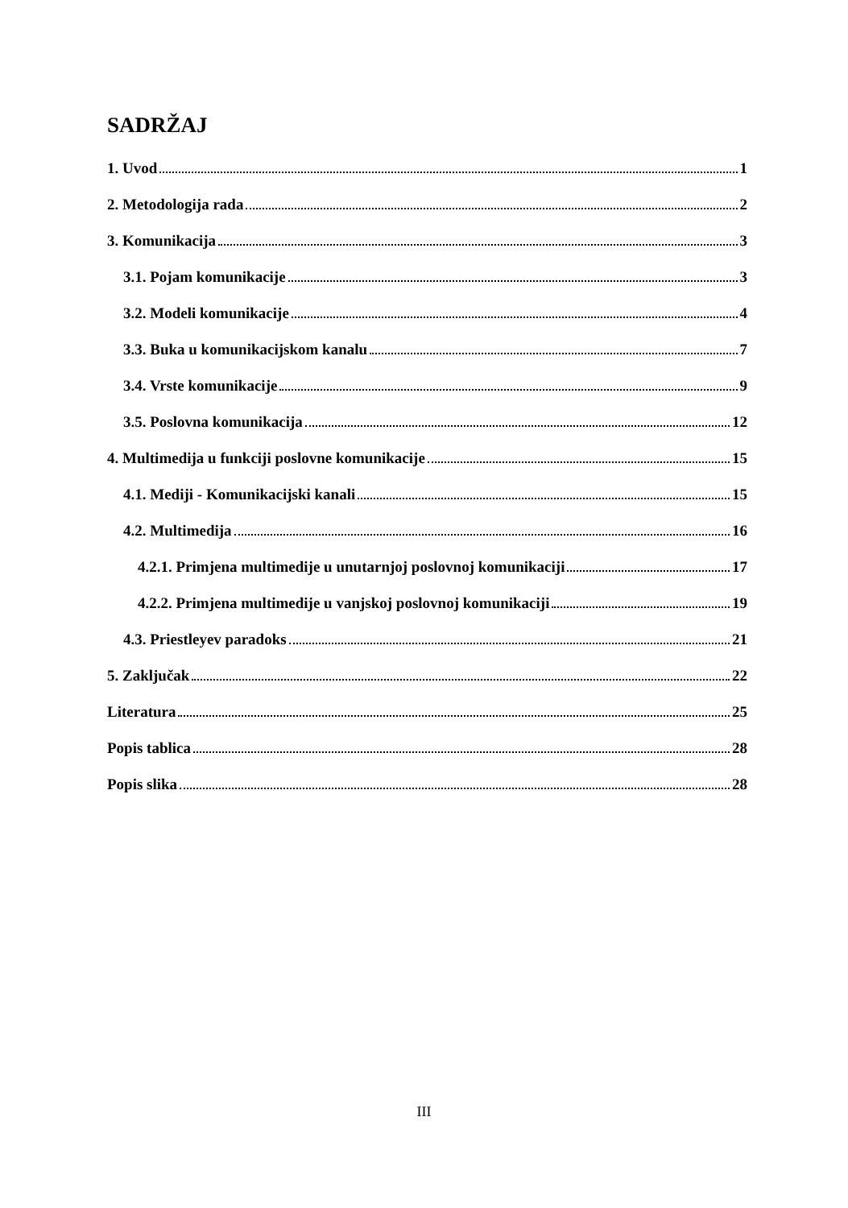SADRŽAJ
1. Uvod 1
2. Metodologija rada 2
3. Komunikacija 3
3.1. Pojam komunikacije 3
3.2. Modeli komunikacije 4
3.3. Buka u komunikacijskom kanalu 7
3.4. Vrste komunikacije 9
3.5. Poslovna komunikacija 12
4. Multimedija u funkciji poslovne komunikacije 15
4.1. Mediji - Komunikacijski kanali 15
4.2. Multimedija 16
4.2.1. Primjena multimedije u unutarnjoj poslovnoj komunikaciji 17
4.2.2. Primjena multimedije u vanjskoj poslovnoj komunikaciji 19
4.3. Priestleyev paradoks 21
5. Zaključak 22
Literatura 25
Popis tablica 28
Popis slika 28
III